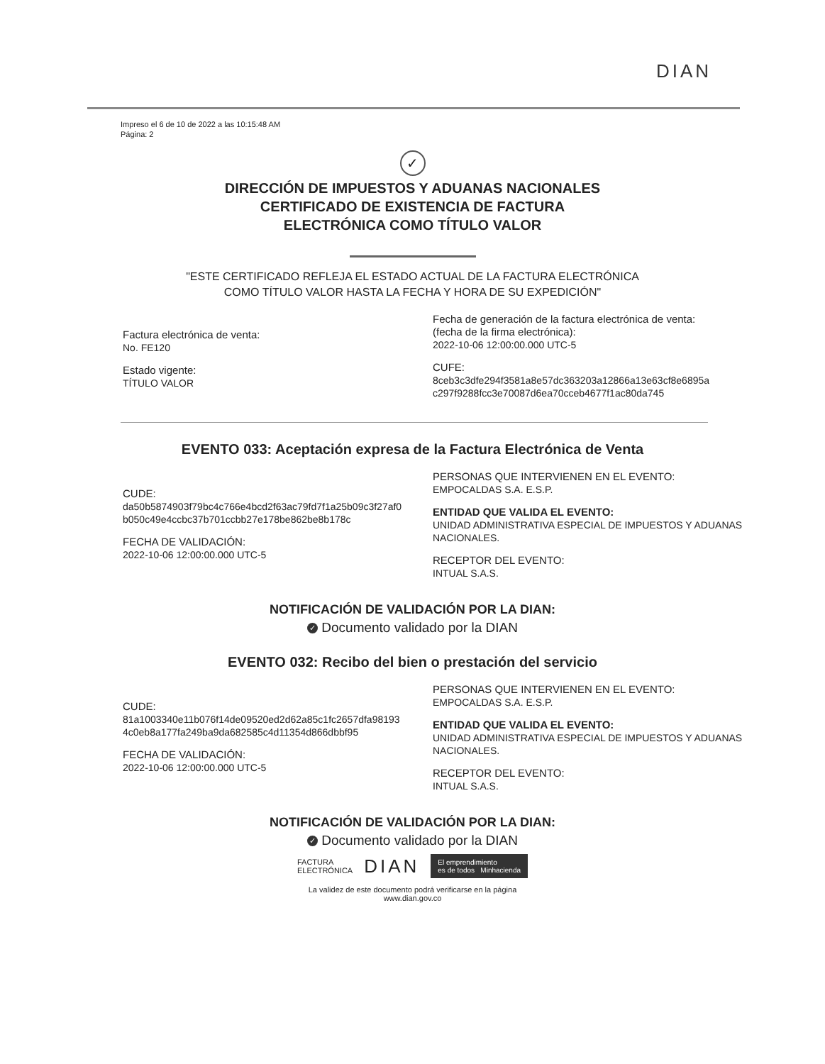DIAN
Impreso el 6 de 10 de 2022 a las 10:15:48 AM
Página: 2
✓
DIRECCIÓN DE IMPUESTOS Y ADUANAS NACIONALES
CERTIFICADO DE EXISTENCIA DE FACTURA
ELECTRÓNICA COMO TÍTULO VALOR
"ESTE CERTIFICADO REFLEJA EL ESTADO ACTUAL DE LA FACTURA ELECTRÓNICA
COMO TÍTULO VALOR HASTA LA FECHA Y HORA DE SU EXPEDICIÓN"
Factura electrónica de venta:
No. FE120
Estado vigente:
TÍTULO VALOR
Fecha de generación de la factura electrónica de venta:
(fecha de la firma electrónica):
2022-10-06 12:00:00.000 UTC-5
CUFE:
8ceb3c3dfe294f3581a8e57dc363203a12866a13e63cf8e6895a c297f9288fcc3e70087d6ea70cceb4677f1ac80da745
EVENTO 033: Aceptación expresa de la Factura Electrónica de Venta
CUDE:
da50b5874903f79bc4c766e4bcd2f63ac79fd7f1a25b09c3f27af0 b050c49e4ccbc37b701ccbb27e178be862be8b178c
FECHA DE VALIDACIÓN:
2022-10-06 12:00:00.000 UTC-5
PERSONAS QUE INTERVIENEN EN EL EVENTO:
EMPOCALDAS S.A. E.S.P.
ENTIDAD QUE VALIDA EL EVENTO:
UNIDAD ADMINISTRATIVA ESPECIAL DE IMPUESTOS Y ADUANAS NACIONALES.
RECEPTOR DEL EVENTO:
INTUAL S.A.S.
NOTIFICACIÓN DE VALIDACIÓN POR LA DIAN:
✓ Documento validado por la DIAN
EVENTO 032: Recibo del bien o prestación del servicio
CUDE:
81a1003340e11b076f14de09520ed2d62a85c1fc2657dfa98193 4c0eb8a177fa249ba9da682585c4d11354d866dbbf95
FECHA DE VALIDACIÓN:
2022-10-06 12:00:00.000 UTC-5
PERSONAS QUE INTERVIENEN EN EL EVENTO:
EMPOCALDAS S.A. E.S.P.
ENTIDAD QUE VALIDA EL EVENTO:
UNIDAD ADMINISTRATIVA ESPECIAL DE IMPUESTOS Y ADUANAS NACIONALES.
RECEPTOR DEL EVENTO:
INTUAL S.A.S.
NOTIFICACIÓN DE VALIDACIÓN POR LA DIAN:
✓ Documento validado por la DIAN
FACTURA
ELECTRÓNICA DIAN El emprendimiento
es de todos Minhacienda
La validez de este documento podrá verificarse en la página
www.dian.gov.co